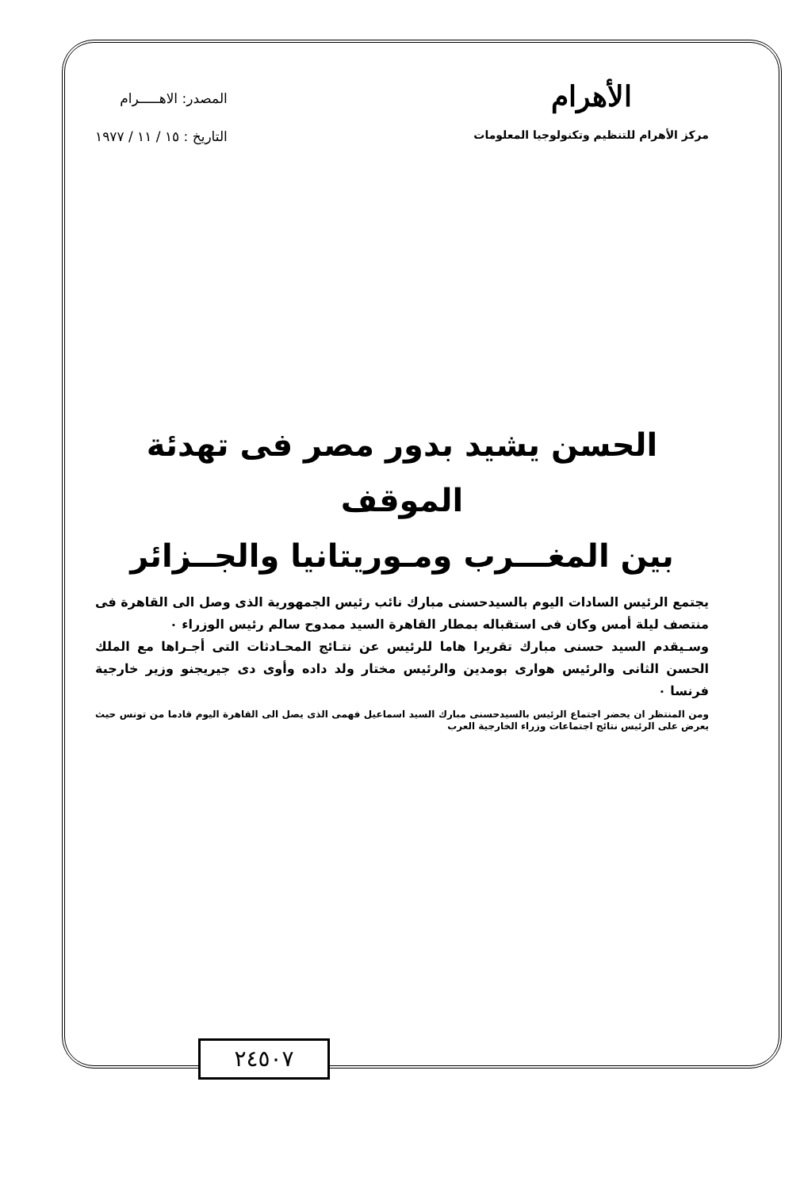الأهرام
مركز الأهرام للتنظيم وتكنولوجيا المعلومات
المصدر: الاهـــــرام
التاريخ : ١٥ / ١١ / ١٩٧٧
الحسن يشيد بدور مصر فى تهدئة الموقف
بين المغـــرب ومـوريتانيا والجــزائر
يجتمع الرئيس السادات اليوم بالسيدحسنى مبارك نائب رئيس الجمهورية الذى وصل الى القاهرة فى منتصف ليلة أمس وكان فى استقباله بمطار القاهرة السيد ممدوح سالم رئيس الوزراء ٠
وسـيقدم السيد حسنى مبارك تقريرا هاما للرئيس عن نتـائج المحـادثات التى أجـراها مع الملك الحسن الثانى والرئيس هوارى بومدين والرئيس مختار ولد داده وأوى دى جيريجنو وزير خارجية فرنسا ٠
ومن المنتظر ان يحضر اجتماع الرئيس بالسيدحسنى مبارك السيد اسماعيل فهمى الذى يصل الى القاهرة اليوم قادما من تونس حيث يعرض على الرئيس نتائج اجتماعات وزراء الخارجية العرب
٢٤٥٠٧